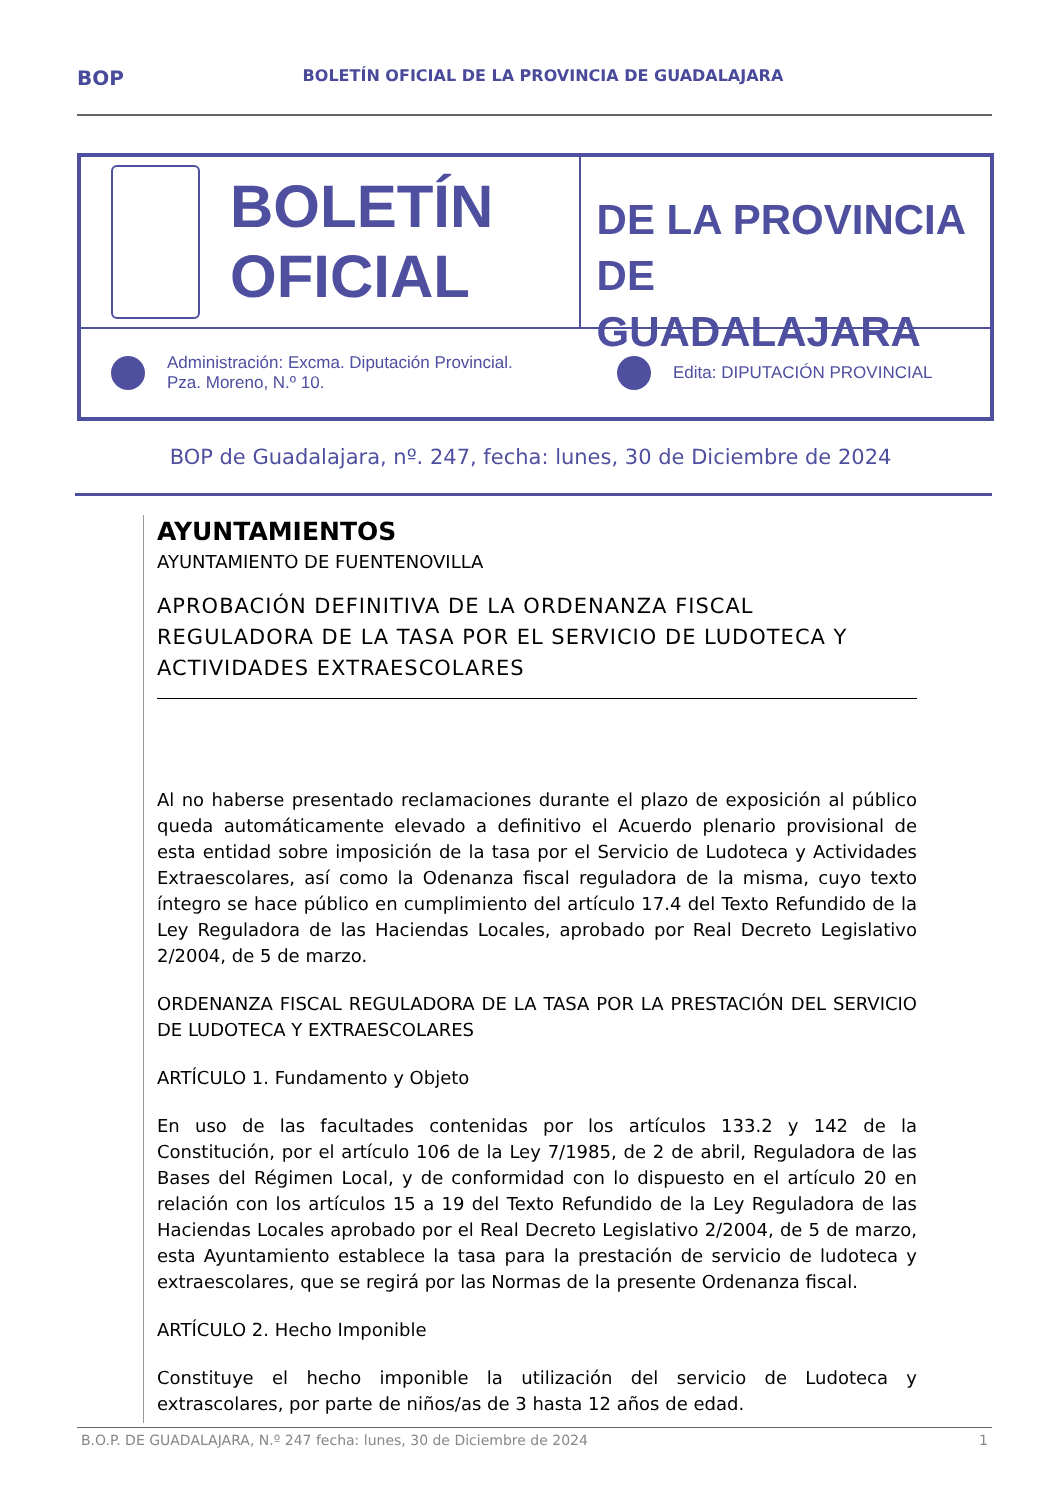BOP BOLETÍN OFICIAL DE LA PROVINCIA DE GUADALAJARA
BOLETÍN
OFICIAL
DE LA PROVINCIA
DE GUADALAJARA
Administración: Excma. Diputación Provincial.
Pza. Moreno, N.º 10.
Edita: DIPUTACIÓN PROVINCIAL
BOP de Guadalajara, nº. 247, fecha: lunes, 30 de Diciembre de 2024
AYUNTAMIENTOS
AYUNTAMIENTO DE FUENTENOVILLA
APROBACIÓN DEFINITIVA DE LA ORDENANZA FISCAL REGULADORA DE LA TASA POR EL SERVICIO DE LUDOTECA Y ACTIVIDADES EXTRAESCOLARES
Al no haberse presentado reclamaciones durante el plazo de exposición al público queda automáticamente elevado a definitivo el Acuerdo plenario provisional de esta entidad sobre imposición de la tasa por el Servicio de Ludoteca y Actividades Extraescolares, así como la Odenanza fiscal reguladora de la misma, cuyo texto íntegro se hace público en cumplimiento del artículo 17.4 del Texto Refundido de la Ley Reguladora de las Haciendas Locales, aprobado por Real Decreto Legislativo 2/2004, de 5 de marzo.
ORDENANZA FISCAL REGULADORA DE LA TASA POR LA PRESTACIÓN DEL SERVICIO DE LUDOTECA Y EXTRAESCOLARES
ARTÍCULO 1. Fundamento y Objeto
En uso de las facultades contenidas por los artículos 133.2 y 142 de la Constitución, por el artículo 106 de la Ley 7/1985, de 2 de abril, Reguladora de las Bases del Régimen Local, y de conformidad con lo dispuesto en el artículo 20 en relación con los artículos 15 a 19 del Texto Refundido de la Ley Reguladora de las Haciendas Locales aprobado por el Real Decreto Legislativo 2/2004, de 5 de marzo, esta Ayuntamiento establece la tasa para la prestación de servicio de ludoteca y extraescolares, que se regirá por las Normas de la presente Ordenanza fiscal.
ARTÍCULO 2. Hecho Imponible
Constituye el hecho imponible la utilización del servicio de Ludoteca y extrascolares, por parte de niños/as de 3 hasta 12 años de edad.
B.O.P. DE GUADALAJARA, N.º 247 fecha: lunes, 30 de Diciembre de 2024 1